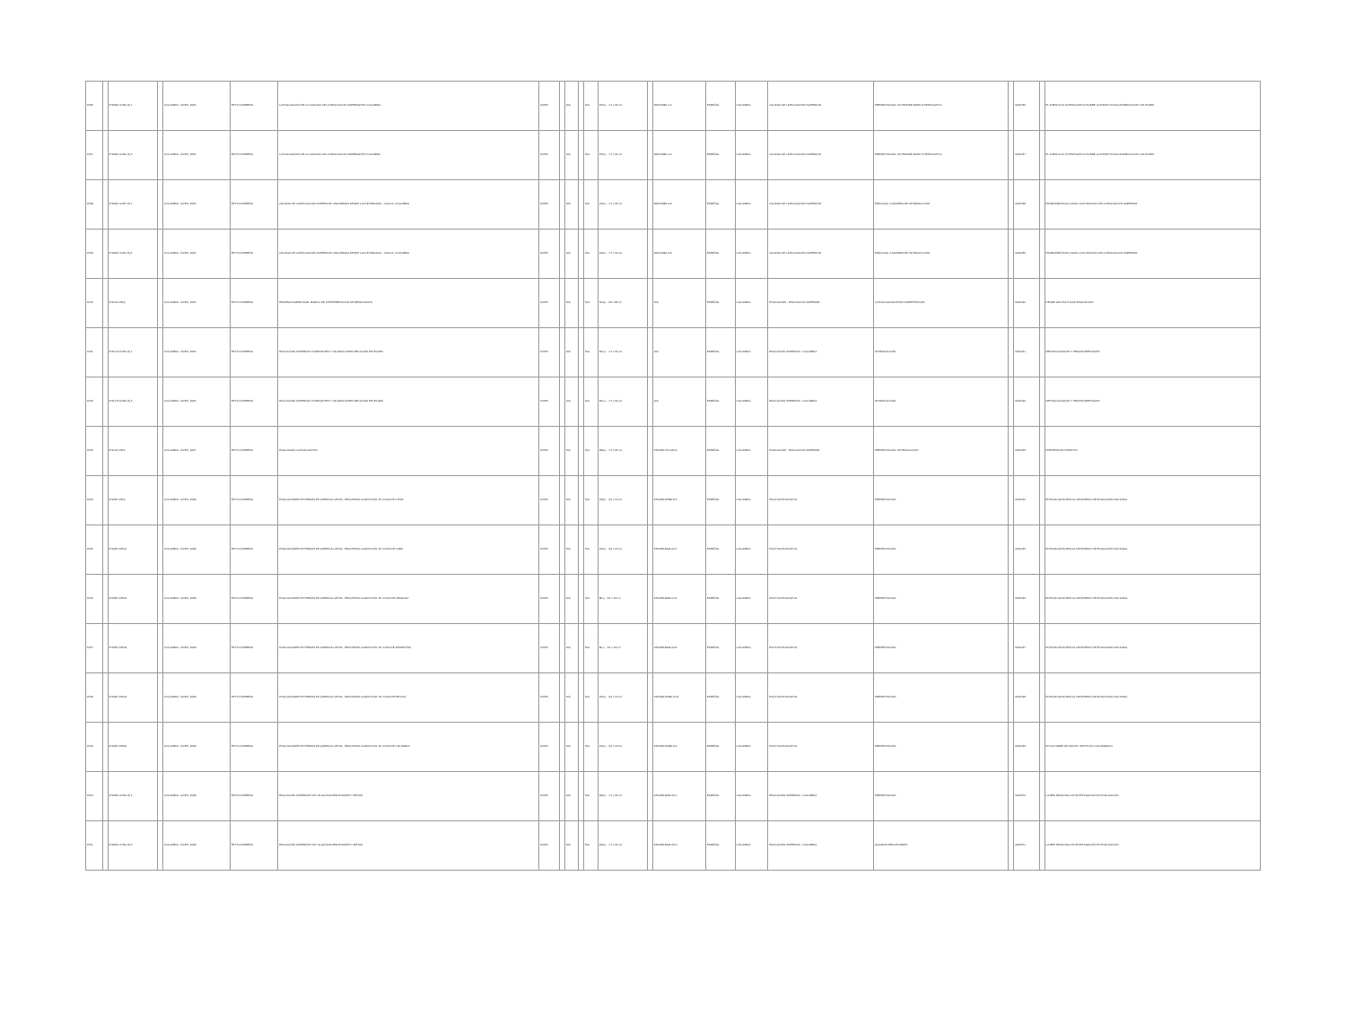| 9736 | | 378.861 IC35e Ej.1 | | COLOMBIA : ICFES, 2005 | TEXTO IMPRESO | LA EVALUACIÓN DE LA CALIDAD DE LA EDUCACIÓN SUPERIOR EN COLOMBIA | ICFES | | N/A | | N/A | 373 p. : 17 x 24 cm | | 958-97980-1-6 | ESPAÑOL | COLOMBIA | CALIDAD DE LA EDUCACIÓN SUPERIOR | PRESENTACIÓN. UN PRIMER MAPA INVESTIGATIVO | | 0009736 | | EL EJERCICIO INVESTIGATIVO SOBRE LOS EFECTOS ACADÉMICOS DE LOS ECAES |
| 9737 | | 378.861 IC35e Ej.2 | | COLOMBIA : ICFES, 2005 | TEXTO IMPRESO | LA EVALUACIÓN DE LA CALIDAD DE LA EDUCACIÓN SUPERIOR EN COLOMBIA | ICFES | | N/A | | N/A | 373 p. : 17 x 24 cm | | 958-97980-1-6 | ESPAÑOL | COLOMBIA | CALIDAD DE LA EDUCACIÓN SUPERIOR | PRESENTACIÓN. UN PRIMER MAPA INVESTIGATIVO | | 0009737 | | EL EJERCICIO INVESTIGATIVO SOBRE LOS EFECTOS ACADÉMICOS DE LOS ECAES |
| 9738 | | 378.861 IC35c Ej.1 | | COLOMBIA : ICFES, 2005 | TEXTO IMPRESO | CALIDAD DE LA EDUCACIÓN SUPERIOR: UNA MIRADA DESDE LA FLEXIBILIDAD - CAUCA, COLOMBIA | ICFES | | N/A | | N/A | 123 p. : 17 x 24 cm | | 958-97980-0-8 | ESPAÑOL | COLOMBIA | CALIDAD DE LA EDUCACIÓN SUPERIOR | PRÓLOGO. A MANERA DE INTRODUCCIÓN | | 0009738 | | PROBLEMÁTICAS COMO LA SITUACIÓN DE LA EDUCACIÓN SUPERIOR |
| 9739 | | 378.861 IC35c Ej.2 | | COLOMBIA : ICFES, 2005 | TEXTO IMPRESO | CALIDAD DE LA EDUCACIÓN SUPERIOR: UNA MIRADA DESDE LA FLEXIBILIDAD - CAUCA, COLOMBIA | ICFES | | N/A | | N/A | 123 p. : 17 x 24 cm | | 958-97980-0-8 | ESPAÑOL | COLOMBIA | CALIDAD DE LA EDUCACIÓN SUPERIOR | PRÓLOGO. A MANERA DE INTRODUCCIÓN | | 0009739 | | PROBLEMÁTICAS COMO LA SITUACIÓN DE LA EDUCACIÓN SUPERIOR |
| 9740 | | 378.16 IC35p | | COLOMBIA : ICFES, 2005 | TEXTO IMPRESO | PRUEBAS SABER 2003: MARCO DE INTERPRETACIÓN DE RESULTADOS | ICFES | | N/A | | N/A | N/A p. : 23 x 28 cm | | N/A | ESPAÑOL | COLOMBIA | EVALUACIÓN - EDUCACIÓN SUPERIOR | LA EVALUACIÓN POR COMPETENCIAS | | 0009740 | | DESDE LAS POLÍTICAS EDUCATIVAS |
| 9741 | | 378.172 IC35e Ej.1 | | COLOMBIA : ICFES, 2005 | TEXTO IMPRESO | EDUCACIÓN SUPERIOR: HORIZONTES Y VALORACIONES RELACIÓN PEI-ECAES | ICFES | | N/A | | N/A | 321 p. : 17 x 24 cm | | N/A | ESPAÑOL | COLOMBIA | EDUCACIÓN SUPERIOR - COLOMBIA | INTRODUCCIÓN | | 0009741 | | METODOLÓGICOS Y PROCEDIMENTALES |
| 9742 | | 378.172 IC35e Ej.2 | | COLOMBIA : ICFES, 2005 | TEXTO IMPRESO | EDUCACIÓN SUPERIOR: HORIZONTES Y VALORACIONES RELACIÓN PEI-ECAES | ICFES | | N/A | | N/A | 321 p. : 17 x 24 cm | | N/A | ESPAÑOL | COLOMBIA | EDUCACIÓN SUPERIOR - COLOMBIA | INTRODUCCIÓN | | 0009742 | | METODOLÓGICOS Y PROCEDIMENTALES |
| 9743 | | 378.16 IC35e | | COLOMBIA : ICFES, 2007 | TEXTO IMPRESO | EVALUANDO LA EVALUACIÓN | ICFES | | N/A | | N/A | 399 p. : 17 x 24 cm | | 978-958-731-020-4 | ESPAÑOL | COLOMBIA | EVALUACIÓN - EDUCACIÓN SUPERIOR | PRESENTACIÓN. INTRODUCCIÓN | | 0009743 | | PRESENTA EL ESPECTO |
| 9744 | | 379.85 IC35e | | COLOMBIA : ICFES, 2008 | TEXTO IMPRESO | EVALUACIONES EXTERNAS EN AMÉRICA LATINA - PROCESOS LOGÍSTICOS: EL CASO DE CHILE | ICFES | | N/A | | N/A | 128 p. : 24 x 13 cm | | 978-958-97980-8-5 | ESPAÑOL | COLOMBIA | POLÍTICA EDUCATIVA | PRESENTACIÓN | | 0009744 | | ENTIDAD ADSCRITA AL MINISTERIO DE EDUCACIÓN NACIONAL |
| 9745 | | 379.85 IC35e1 | | COLOMBIA : ICFES, 2008 | TEXTO IMPRESO | EVALUACIONES EXTERNAS EN AMÉRICA LATINA - PROCESOS LOGÍSTICOS: EL CASO DE CUBA | ICFES | | N/A | | N/A | 100 p. : 24 x 13 cm | | 978-958-8434-00-5 | ESPAÑOL | COLOMBIA | POLÍTICA EDUCATIVA | PRESENTACIÓN | | 0009745 | | ENTIDAD ADSCRITA AL MINISTERIO DE EDUCACIÓN NACIONAL |
| 9746 | | 379.85 IC35e2 | | COLOMBIA : ICFES, 2008 | TEXTO IMPRESO | EVALUACIONES EXTERNAS EN AMÉRICA LATINA - PROCESOS LOGÍSTICOS: EL CASO DE URUGUAY | ICFES | | N/A | | N/A | 98 p. : 24 x 13 cm | | 978-958-8434-01-2 | ESPAÑOL | COLOMBIA | POLÍTICA EDUCATIVA | PRESENTACIÓN | | 0009746 | | ENTIDAD ADSCRITA AL MINISTERIO DE EDUCACIÓN NACIONAL |
| 9747 | | 379.85 IC35e3 | | COLOMBIA : ICFES, 2008 | TEXTO IMPRESO | EVALUACIONES EXTERNAS EN AMÉRICA LATINA - PROCESOS LOGÍSTICOS: EL CASO DE ARGENTINA | ICFES | | N/A | | N/A | 99 p. : 24 x 13 cm | | 978-958-8434-02-9 | ESPAÑOL | COLOMBIA | POLÍTICA EDUCATIVA | PRESENTACIÓN | | 0009747 | | ENTIDAD ADSCRITA AL MINISTERIO DE EDUCACIÓN NACIONAL |
| 9748 | | 379.85 IC35e4 | | COLOMBIA : ICFES, 2008 | TEXTO IMPRESO | EVALUACIONES EXTERNAS EN AMÉRICA LATINA - PROCESOS LOGÍSTICOS: EL CASO DE MÉXICO | ICFES | | N/A | | N/A | 106 p. : 24 x 13 cm | | 978-958-97980-07-8 | ESPAÑOL | COLOMBIA | POLÍTICA EDUCATIVA | PRESENTACIÓN | | 0009748 | | ENTIDAD ADSCRITA AL MINISTERIO DE EDUCACIÓN NACIONAL |
| 9749 | | 379.85 IC35e5 | | COLOMBIA : ICFES, 2008 | TEXTO IMPRESO | EVALUACIONES EXTERNAS EN AMÉRICA LATINA - PROCESOS LOGÍSTICOS: EL CASO DE COLOMBIA | ICFES | | N/A | | N/A | 142 p. : 24 x 13 cm | | 978-958-97980-9-2 | ESPAÑOL | COLOMBIA | POLÍTICA EDUCATIVA | PRESENTACIÓN | | 0009749 | | EN OCTUBRE DE 2004 EL INSTITUTO COLOMBIANO |
| 9750 | | 378.861 IC35e Ej.1 | | COLOMBIA : ICFES, 2008 | TEXTO IMPRESO | EDUCACIÓN SUPERIOR HOY: ALGUNAS REFLEXIONES Y RETOS | ICFES | | N/A | | N/A | 209 p. : 17 x 24 cm | | 978-958-8434-05-0 | ESPAÑOL | COLOMBIA | EDUCACIÓN SUPERIOR - COLOMBIA | PRESENTACIÓN | | 0009750 | | LA RED REGIONAL DE INVESTIGACIÓN EN EVALUACIÓN |
| 9751 | | 378.861 IC35e Ej.2 | | COLOMBIA : ICFES, 2008 | TEXTO IMPRESO | EDUCACIÓN SUPERIOR HOY: ALGUNAS REFLEXIONES Y RETOS | ICFES | | N/A | | N/A | 209 p. : 17 x 24 cm | | 978-958-8434-05-0 | ESPAÑOL | COLOMBIA | EDUCACIÓN SUPERIOR - COLOMBIA | ALGUNAS REFLEXIONES | | 0009751 | | LA RED REGIONAL DE INVESTIGACIÓN EN EVALUACIÓN |